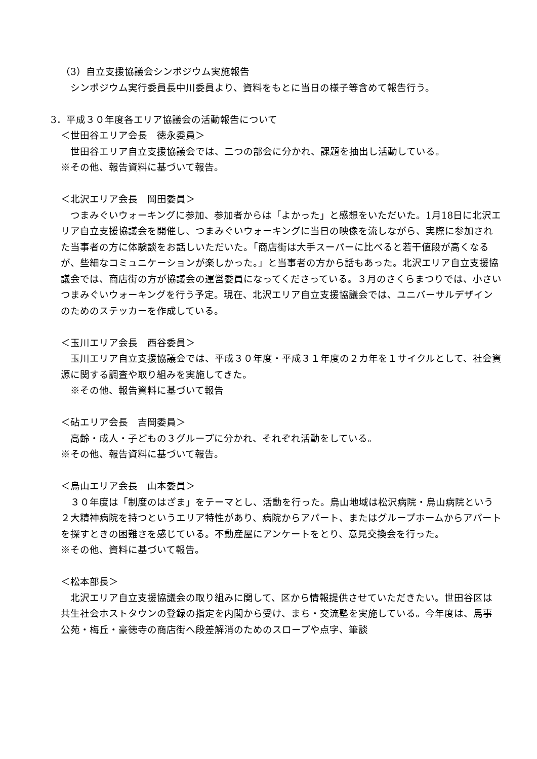（3）自立支援協議会シンポジウム実施報告
　シンポジウム実行委員長中川委員より、資料をもとに当日の様子等含めて報告行う。
3．平成３０年度各エリア協議会の活動報告について
＜世田谷エリア会長　徳永委員＞
　世田谷エリア自立支援協議会では、二つの部会に分かれ、課題を抽出し活動している。
※その他、報告資料に基づいて報告。
＜北沢エリア会長　岡田委員＞
　つまみぐいウォーキングに参加、参加者からは「よかった」と感想をいただいた。1月18日に北沢エリア自立支援協議会を開催し、つまみぐいウォーキングに当日の映像を流しながら、実際に参加された当事者の方に体験談をお話しいただいた。「商店街は大手スーパーに比べると若干値段が高くなるが、些細なコミュニケーションが楽しかった。」と当事者の方から話もあった。北沢エリア自立支援協議会では、商店街の方が協議会の運営委員になってくださっている。３月のさくらまつりでは、小さいつまみぐいウォーキングを行う予定。現在、北沢エリア自立支援協議会では、ユニバーサルデザインのためのステッカーを作成している。
＜玉川エリア会長　西谷委員＞
　玉川エリア自立支援協議会では、平成３０年度・平成３１年度の２カ年を１サイクルとして、社会資源に関する調査や取り組みを実施してきた。
　※その他、報告資料に基づいて報告
＜砧エリア会長　吉岡委員＞
　高齢・成人・子どもの３グループに分かれ、それぞれ活動をしている。
※その他、報告資料に基づいて報告。
＜烏山エリア会長　山本委員＞
　３０年度は「制度のはざま」をテーマとし、活動を行った。烏山地域は松沢病院・烏山病院という２大精神病院を持つというエリア特性があり、病院からアパート、またはグループホームからアパートを探すときの困難さを感じている。不動産屋にアンケートをとり、意見交換会を行った。
※その他、資料に基づいて報告。
＜松本部長＞
　北沢エリア自立支援協議会の取り組みに関して、区から情報提供させていただきたい。世田谷区は共生社会ホストタウンの登録の指定を内閣から受け、まち・交流塾を実施している。今年度は、馬事公苑・梅丘・豪徳寺の商店街へ段差解消のためのスロープや点字、筆談